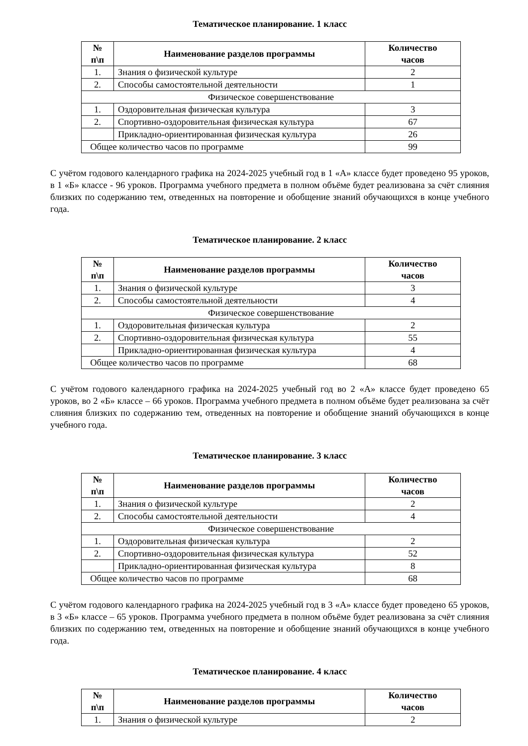Тематическое планирование. 1 класс
| № п\п | Наименование разделов программы | Количество часов |
| --- | --- | --- |
| 1. | Знания о физической культуре | 2 |
| 2. | Способы самостоятельной деятельности | 1 |
| Физическое совершенствование | | |
| 1. | Оздоровительная физическая культура | 3 |
| 2. | Спортивно-оздоровительная физическая культура | 67 |
| | Прикладно-ориентированная физическая культура | 26 |
| Общее количество часов по программе | | 99 |
С учётом годового календарного графика на 2024-2025 учебный год в 1 «А» классе будет проведено 95 уроков, в 1 «Б» классе - 96 уроков. Программа учебного предмета в полном объёме будет реализована за счёт слияния близких по содержанию тем, отведенных на повторение и обобщение знаний обучающихся в конце учебного года.
Тематическое планирование. 2 класс
| № п\п | Наименование разделов программы | Количество часов |
| --- | --- | --- |
| 1. | Знания о физической культуре | 3 |
| 2. | Способы самостоятельной деятельности | 4 |
| Физическое совершенствование | | |
| 1. | Оздоровительная физическая культура | 2 |
| 2. | Спортивно-оздоровительная физическая культура | 55 |
| | Прикладно-ориентированная физическая культура | 4 |
| Общее количество часов по программе | | 68 |
С учётом годового календарного графика на 2024-2025 учебный год во 2 «А» классе будет проведено 65 уроков, во 2 «Б» классе – 66 уроков. Программа учебного предмета в полном объёме будет реализована за счёт слияния близких по содержанию тем, отведенных на повторение и обобщение знаний обучающихся в конце учебного года.
Тематическое планирование. 3 класс
| № п\п | Наименование разделов программы | Количество часов |
| --- | --- | --- |
| 1. | Знания о физической культуре | 2 |
| 2. | Способы самостоятельной деятельности | 4 |
| Физическое совершенствование | | |
| 1. | Оздоровительная физическая культура | 2 |
| 2. | Спортивно-оздоровительная физическая культура | 52 |
| | Прикладно-ориентированная физическая культура | 8 |
| Общее количество часов по программе | | 68 |
С учётом годового календарного графика на 2024-2025 учебный год в 3 «А» классе будет проведено 65 уроков, в 3 «Б» классе – 65 уроков. Программа учебного предмета в полном объёме будет реализована за счёт слияния близких по содержанию тем, отведенных на повторение и обобщение знаний обучающихся в конце учебного года.
Тематическое планирование. 4 класс
| № п\п | Наименование разделов программы | Количество часов |
| --- | --- | --- |
| 1. | Знания о физической культуре | 2 |